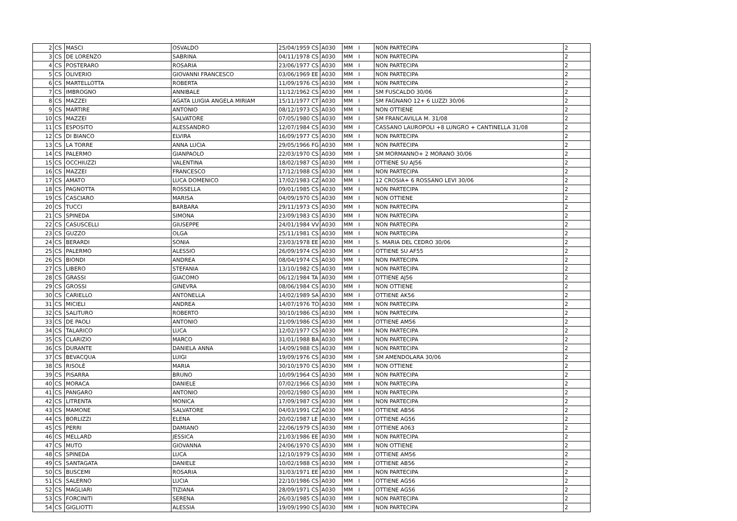| 2 | CS | MASCI | OSVALDO | 25/04/1959 CS | A030 | MM | I | NON PARTECIPA | 2 |
| 3 | CS | DE LORENZO | SABRINA | 04/11/1978 CS | A030 | MM | I | NON PARTECIPA | 2 |
| 4 | CS | POSTERARO | ROSARIA | 23/06/1977 CS | A030 | MM | I | NON PARTECIPA | 2 |
| 5 | CS | OLIVERIO | GIOVANNI FRANCESCO | 03/06/1969 EE | A030 | MM | I | NON PARTECIPA | 2 |
| 6 | CS | MARTELLOTTA | ROBERTA | 11/09/1976 CS | A030 | MM | I | NON PARTECIPA | 2 |
| 7 | CS | IMBROGNO | ANNIBALE | 11/12/1962 CS | A030 | MM | I | SM FUSCALDO 30/06 | 2 |
| 8 | CS | MAZZEI | AGATA LUIGIA ANGELA MIRIAM | 15/11/1977 CT | A030 | MM | I | SM FAGNANO 12+ 6 LUZZI 30/06 | 2 |
| 9 | CS | MARTIRE | ANTONIO | 08/12/1973 CS | A030 | MM | I | NON OTTIENE | 2 |
| 10 | CS | MAZZEI | SALVATORE | 07/05/1980 CS | A030 | MM | I | SM FRANCAVILLA M. 31/08 | 2 |
| 11 | CS | ESPOSITO | ALESSANDRO | 12/07/1984 CS | A030 | MM | I | CASSANO LAUROPOLI +8 LUNGRO + CANTINELLA 31/08 | 2 |
| 12 | CS | DI BIANCO | ELVIRA | 16/09/1977 CS | A030 | MM | I | NON PARTECIPA | 2 |
| 13 | CS | LA TORRE | ANNA LUCIA | 29/05/1966 FG | A030 | MM | I | NON PARTECIPA | 2 |
| 14 | CS | PALERMO | GIANPAOLO | 22/03/1970 CS | A030 | MM | I | SM MORMANNO+ 2 MORANO 30/06 | 2 |
| 15 | CS | OCCHIUZZI | VALENTINA | 18/02/1987 CS | A030 | MM | I | OTTIENE SU AJ56 | 2 |
| 16 | CS | MAZZEI | FRANCESCO | 17/12/1988 CS | A030 | MM | I | NON PARTECIPA | 2 |
| 17 | CS | AMATO | LUCA DOMENICO | 17/02/1983 CZ | A030 | MM | I | 12 CROSIA+ 6 ROSSANO LEVI 30/06 | 2 |
| 18 | CS | PAGNOTTA | ROSSELLA | 09/01/1985 CS | A030 | MM | I | NON PARTECIPA | 2 |
| 19 | CS | CASCIARO | MARISA | 04/09/1970 CS | A030 | MM | I | NON OTTIENE | 2 |
| 20 | CS | TUCCI | BARBARA | 29/11/1973 CS | A030 | MM | I | NON PARTECIPA | 2 |
| 21 | CS | SPINEDA | SIMONA | 23/09/1983 CS | A030 | MM | I | NON PARTECIPA | 2 |
| 22 | CS | CASUSCELLI | GIUSEPPE | 24/01/1984 VV | A030 | MM | I | NON PARTECIPA | 2 |
| 23 | CS | GUZZO | OLGA | 25/11/1981 CS | A030 | MM | I | NON PARTECIPA | 2 |
| 24 | CS | BERARDI | SONIA | 23/03/1978 EE | A030 | MM | I | S. MARIA DEL CEDRO 30/06 | 2 |
| 25 | CS | PALERMO | ALESSIO | 26/09/1974 CS | A030 | MM | I | OTTIENE SU AF55 | 2 |
| 26 | CS | BIONDI | ANDREA | 08/04/1974 CS | A030 | MM | I | NON PARTECIPA | 2 |
| 27 | CS | LIBERO | STEFANIA | 13/10/1982 CS | A030 | MM | I | NON PARTECIPA | 2 |
| 28 | CS | GRASSI | GIACOMO | 06/12/1984 TA | A030 | MM | I | OTTIENE AJ56 | 2 |
| 29 | CS | GROSSI | GINEVRA | 08/06/1984 CS | A030 | MM | I | NON OTTIENE | 2 |
| 30 | CS | CARIELLO | ANTONELLA | 14/02/1989 SA | A030 | MM | I | OTTIENE AK56 | 2 |
| 31 | CS | MICIELI | ANDREA | 14/07/1976 TO | A030 | MM | I | NON PARTECIPA | 2 |
| 32 | CS | SALITURO | ROBERTO | 30/10/1986 CS | A030 | MM | I | NON PARTECIPA | 2 |
| 33 | CS | DE PAOLI | ANTONIO | 21/09/1986 CS | A030 | MM | I | OTTIENE AM56 | 2 |
| 34 | CS | TALARICO | LUCA | 12/02/1977 CS | A030 | MM | I | NON PARTECIPA | 2 |
| 35 | CS | CLARIZIO | MARCO | 31/01/1988 BA | A030 | MM | I | NON PARTECIPA | 2 |
| 36 | CS | DURANTE | DANIELA ANNA | 14/09/1988 CS | A030 | MM | I | NON PARTECIPA | 2 |
| 37 | CS | BEVACQUA | LUIGI | 19/09/1976 CS | A030 | MM | I | SM AMENDOLARA 30/06 | 2 |
| 38 | CS | RISOLÈ | MARIA | 30/10/1970 CS | A030 | MM | I | NON OTTIENE | 2 |
| 39 | CS | PISARRA | BRUNO | 10/09/1964 CS | A030 | MM | I | NON PARTECIPA | 2 |
| 40 | CS | MORACA | DANIELE | 07/02/1966 CS | A030 | MM | I | NON PARTECIPA | 2 |
| 41 | CS | PANGARO | ANTONIO | 20/02/1980 CS | A030 | MM | I | NON PARTECIPA | 2 |
| 42 | CS | LITRENTA | MONICA | 17/09/1987 CS | A030 | MM | I | NON PARTECIPA | 2 |
| 43 | CS | MAMONE | SALVATORE | 04/03/1991 CZ | A030 | MM | I | OTTIENE AB56 | 2 |
| 44 | CS | BORLIZZI | ELENA | 20/02/1987 LE | A030 | MM | I | OTTIENE AG56 | 2 |
| 45 | CS | PERRI | DAMIANO | 22/06/1979 CS | A030 | MM | I | OTTIENE A063 | 2 |
| 46 | CS | MELLARD | JESSICA | 21/03/1986 EE | A030 | MM | I | NON PARTECIPA | 2 |
| 47 | CS | MUTO | GIOVANNA | 24/06/1970 CS | A030 | MM | I | NON OTTIENE | 2 |
| 48 | CS | SPINEDA | LUCA | 12/10/1979 CS | A030 | MM | I | OTTIENE AM56 | 2 |
| 49 | CS | SANTAGATA | DANIELE | 10/02/1988 CS | A030 | MM | I | OTTIENE AB56 | 2 |
| 50 | CS | BUSCEMI | ROSARIA | 31/03/1971 EE | A030 | MM | I | NON PARTECIPA | 2 |
| 51 | CS | SALERNO | LUCIA | 22/10/1986 CS | A030 | MM | I | OTTIENE AG56 | 2 |
| 52 | CS | MAGLIARI | TIZIANA | 28/09/1971 CS | A030 | MM | I | OTTIENE AG56 | 2 |
| 53 | CS | FORCINITI | SERENA | 26/03/1985 CS | A030 | MM | I | NON PARTECIPA | 2 |
| 54 | CS | GIGLIOTTI | ALESSIA | 19/09/1990 CS | A030 | MM | I | NON PARTECIPA | 2 |